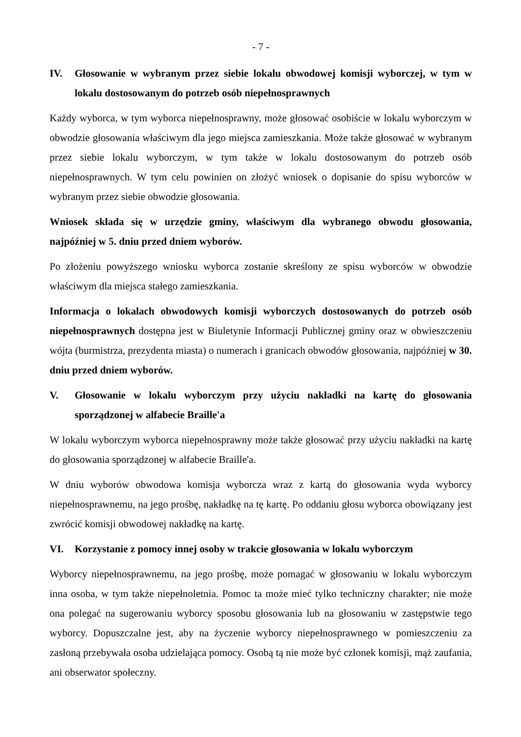- 7 -
IV. Głosowanie w wybranym przez siebie lokalu obwodowej komisji wyborczej, w tym w lokalu dostosowanym do potrzeb osób niepełnosprawnych
Każdy wyborca, w tym wyborca niepełnosprawny, może głosować osobiście w lokalu wyborczym w obwodzie głosowania właściwym dla jego miejsca zamieszkania. Może także głosować w wybranym przez siebie lokalu wyborczym, w tym także w lokalu dostosowanym do potrzeb osób niepełnosprawnych. W tym celu powinien on złożyć wniosek o dopisanie do spisu wyborców w wybranym przez siebie obwodzie głosowania.
Wniosek składa się w urzędzie gminy, właściwym dla wybranego obwodu głosowania, najpóźniej w 5. dniu przed dniem wyborów.
Po złożeniu powyższego wniosku wyborca zostanie skreślony ze spisu wyborców w obwodzie właściwym dla miejsca stałego zamieszkania.
Informacja o lokalach obwodowych komisji wyborczych dostosowanych do potrzeb osób niepełnosprawnych dostępna jest w Biuletynie Informacji Publicznej gminy oraz w obwieszczeniu wójta (burmistrza, prezydenta miasta) o numerach i granicach obwodów głosowania, najpóźniej w 30. dniu przed dniem wyborów.
V. Głosowanie w lokalu wyborczym przy użyciu nakładki na kartę do głosowania sporządzonej w alfabecie Braille'a
W lokalu wyborczym wyborca niepełnosprawny może także głosować przy użyciu nakładki na kartę do głosowania sporządzonej w alfabecie Braille'a.
W dniu wyborów obwodowa komisja wyborcza wraz z kartą do głosowania wyda wyborcy niepełnosprawnemu, na jego prośbę, nakładkę na tę kartę. Po oddaniu głosu wyborca obowiązany jest zwrócić komisji obwodowej nakładkę na kartę.
VI. Korzystanie z pomocy innej osoby w trakcie głosowania w lokalu wyborczym
Wyborcy niepełnosprawnemu, na jego prośbę, może pomagać w głosowaniu w lokalu wyborczym inna osoba, w tym także niepełnoletnia. Pomoc ta może mieć tylko techniczny charakter; nie może ona polegać na sugerowaniu wyborcy sposobu głosowania lub na głosowaniu w zastępstwie tego wyborcy. Dopuszczalne jest, aby na życzenie wyborcy niepełnosprawnego w pomieszczeniu za zasłoną przebywała osoba udzielająca pomocy. Osobą tą nie może być członek komisji, mąż zaufania, ani obserwator społeczny.